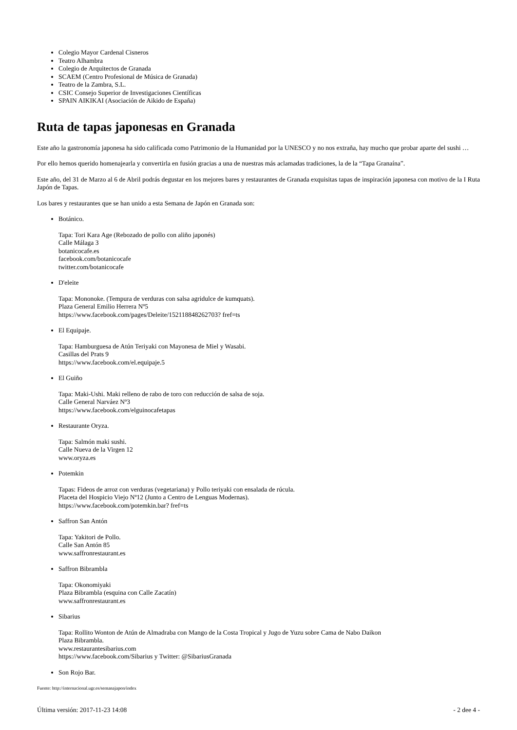Colegio Mayor Cardenal Cisneros
Teatro Alhambra
Colegio de Arquitectos de Granada
SCAEM (Centro Profesional de Música de Granada)
Teatro de la Zambra, S.L.
CSIC Consejo Superior de Investigaciones Científicas
SPAIN AIKIKAI (Asociación de Aikido de España)
Ruta de tapas japonesas en Granada
Este año la gastronomía japonesa ha sido calificada como Patrimonio de la Humanidad por la UNESCO y no nos extraña, hay mucho que probar aparte del sushi …
Por ello hemos querido homenajearla y convertirla en fusión gracias a una de nuestras más aclamadas tradiciones, la de la “Tapa Granaína”.
Este año, del 31 de Marzo al 6 de Abril podrás degustar en los mejores bares y restaurantes de Granada exquisitas tapas de inspiración japonesa con motivo de la I Ruta Japón de Tapas.
Los bares y restaurantes que se han unido a esta Semana de Japón en Granada son:
Botánico.
Tapa: Tori Kara Age (Rebozado de pollo con aliño japonés)
Calle Málaga 3
botanicocafe.es
facebook.com/botanicocafe
twitter.com/botanicocafe
D'eleite
Tapa: Mononoke. (Tempura de verduras con salsa agridulce de kumquats).
Plaza General Emilio Herrera Nº5
https://www.facebook.com/pages/Deleite/152118848262703? fref=ts
El Equipaje.
Tapa: Hamburguesa de Atún Teriyaki con Mayonesa de Miel y Wasabi.
Casillas del Prats 9
https://www.facebook.com/el.equipaje.5
El Guiño
Tapa: Maki-Ushi. Maki relleno de rabo de toro con reducción de salsa de soja.
Calle General Narváez Nº3
https://www.facebook.com/elguinocafetapas
Restaurante Oryza.
Tapa: Salmón maki sushi.
Calle Nueva de la Virgen 12
www.oryza.es
Potemkin
Tapas: Fideos de arroz con verduras (vegetariana) y Pollo teriyaki con ensalada de rúcula.
Placeta del Hospicio Viejo Nº12 (Junto a Centro de Lenguas Modernas).
https://www.facebook.com/potemkin.bar? fref=ts
Saffron San Antón
Tapa: Yakitori de Pollo.
Calle San Antón 85
www.saffronrestaurant.es
Saffron Bibrambla
Tapa: Okonomiyaki
Plaza Bibrambla (esquina con Calle Zacatín)
www.saffronrestaurant.es
Sibarius
Tapa: Rollito Wonton de Atún de Almadraba con Mango de la Costa Tropical y Jugo de Yuzu sobre Cama de Nabo Daikon
Plaza Bibrambla.
www.restaurantesibarius.com
https://www.facebook.com/Sibarius y Twitter: @SibariusGranada
Son Rojo Bar.
Fuente: http://internacional.ugr.es/semanajapon/index
Última versión: 2017-11-23 14:08 - 2 dee 4 -